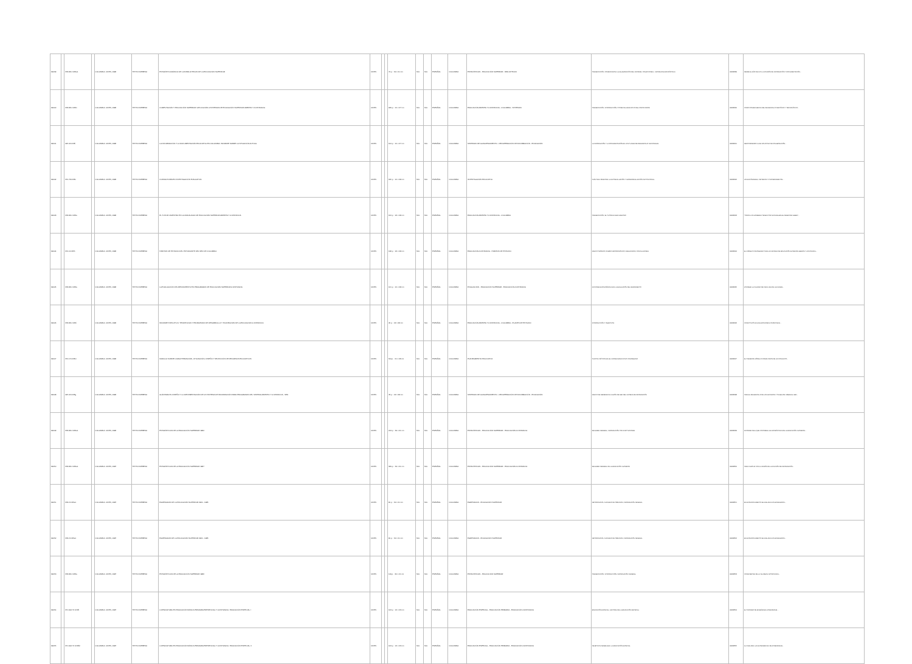| 99139 | | 378.861 IC35e1 | | COLOMBIA. ICFES, 1986 | TEXTO IMPRESO | ESTADÍSTICA BÁSICA DE LAS BIBLIOTECAS DE LA EDUCACIÓN SUPERIOR | ICFES | | | 74 p. : 30 x 21 cm | N/A | N/A | ESPAÑOL | COLOMBIA | ESTADÍSTICAS - EDUCACIÓN SUPERIOR - BIBLIOTECAS | PRESENTACIÓN; COMENTARIOS A LA ELABORACIÓN DEL INFORME; COLECCIONES - SISTEMA DE ESTADÍSTICAS | 0009539 | DESDE EL AÑO DE 1979 LA DIVISIÓN DE INFORMACIÓN Y DOCUMENTACIÓN... |
| 99140 | | 378.861 IC35c | | COLOMBIA. ICFES, 1986 | TEXTO IMPRESO | COMPUTACIÓN Y EDUCACIÓN SUPERIOR: APLICACIÓN A SISTEMAS DE EDUCACIÓN SUPERIOR ABIERTA Y A DISTANCIA | ICFES | | | 189 p. : 21 x 27 cm | N/A | N/A | ESPAÑOL | COLOMBIA | EDUCACIÓN ABIERTA Y A DISTANCIA - COLOMBIA - SISTEMAS | PRESENTACIÓN; INTRODUCCIÓN; POTENCIAL EDUCATIVO DEL COMPUTADOR | 0009540 | COMO CONSECUENCIA DEL DESARROLLO CIENTÍFICO Y TECNOLÓGICO... |
| 99141 | | 025.06 IC35i | | COLOMBIA. ICFES, 1986 | TEXTO IMPRESO | LA INFORMACIÓN Y LA DOCUMENTACIÓN EDUCATIVA EN COLOMBIA. INFORME SOBRE LA SITUACIÓN ACTUAL | ICFES | | | 104 p. : 21 x 27 cm | N/A | N/A | ESPAÑOL | COLOMBIA | SISTEMAS DE ALMACENAMIENTO - RECUPERACIÓN DE INFORMACIÓN - EDUCACIÓN | LA INFORMACIÓN Y LA DOCUMENTACIÓN EN LOS PLANES DE DESARROLLO NACIONALES | 0009541 | RESPONDIENDO A UNA SOLICITUD DE COLABORACIÓN... |
| 99142 | | 370.78 IC35c | | COLOMBIA. ICFES, 1986 | TEXTO IMPRESO | CONSULTORÍA EN INVESTIGACIÓN EVALUATIVA | ICFES | | | 195 p. : 21 x 28 cm | N/A | N/A | ESPAÑOL | COLOMBIA | INVESTIGACIÓN EDUCATIVA | GUÍA PARA ORIENTAR LA AUTOEVALUACIÓN Y HETEROEVALUACIÓN INSTITUCIONAL | 0009542 | LOS ESTÁNDARES, CRITERIOS Y PROCEDIMIENTOS... |
| 99143 | | 378.861 IC35e | | COLOMBIA. ICFES, 1986 | TEXTO IMPRESO | EL TUTOR: MAESTRO EN LA MODALIDAD DE EDUCACIÓN SUPERIOR ABIERTA Y A DISTANCIA | ICFES | | | 164 p. : 22 x 28 cm | N/A | N/A | ESPAÑOL | COLOMBIA | EDUCACIÓN ABIERTA Y A DISTANCIA - COLOMBIA | PRESENTACIÓN; EL TUTOR ES SER MAESTRO | 0009543 | "TODOS LOS HOMBRES TIENEN POR NATURALEZA EL DESEO DE SABER"... |
| 99144 | | 374.4 IC35h | | COLOMBIA. ICFES, 1986 | TEXTO IMPRESO | HÁBITOS DE ESTUDIO DEL ESTUDIANTE DEL SED DE COLOMBIA | ICFES | | | 128 p. : 22 x 28 cm | N/A | N/A | ESPAÑOL | COLOMBIA | EDUCACIÓN A DISTANCIA - HÁBITOS DE ESTUDIO | MARCO TEÓRICO; DISEÑO METODOLÓGICO; RESULTADOS; CONCLUSIONES | 0009544 | EL MODELO COLOMBIANO PARA UN SISTEMA DE EDUCACIÓN SUPERIOR ABIERTA Y A DISTANCIA... |
| 99145 | | 378.861 IC35e | | COLOMBIA. ICFES, 1986 | TEXTO IMPRESO | LA EVALUACIÓN DEL RENDIMIENTO EN PROGRAMAS DE EDUCACIÓN SUPERIOR A DISTANCIA | ICFES | | | 121 p. : 21 x 28 cm | N/A | N/A | ESPAÑOL | COLOMBIA | EVALUACIÓN - EDUCACIÓN SUPERIOR - EDUCACIÓN A DISTANCIA | ACCIONES ESTRATÉGICAS EN LA EVALUACIÓN DEL RENDIMIENTO | 0009545 | APROBAR LA CALIDAD DE CADA UNA DE LAS FASES... |
| 99146 | | 378.861 IC35i | | COLOMBIA. ICFES, 1986 | TEXTO IMPRESO | INFORME EJECUTIVO: TENDENCIAS Y PROBLEMAS DE DESARROLLO Y PLANEACIÓN DE LA EDUCACIÓN A DISTANCIA | ICFES | | | 45 p. : 22 x 28 cm | N/A | N/A | ESPAÑOL | COLOMBIA | EDUCACIÓN ABIERTA Y A DISTANCIA - COLOMBIA - PLANES DE ESTUDIO | INTRODUCCIÓN Y OBJETIVOS | 0009546 | CONSTITUYÓ EN UNA ESTRATEGIA PRIORITARIA... |
| 99147 | | 370.15 IC35m | | COLOMBIA. ICFES, 1986 | TEXTO IMPRESO | MODULO SOBRE CARACTERIZACIÓN, UTILIZACIÓN, DISEÑO Y SELECCIÓN DE RECURSOS EDUCATIVOS | ICFES | | | N/A p. : 21 x 28 cm | N/A | N/A | ESPAÑOL | COLOMBIA | PLANEAMIENTO EDUCATIVO | PUNTOS CRÍTICOS EN EL SISTEMA EDUCATIVO COLOMBIANO | 0009547 | EL PRESENTE MÓDULO FORMA PARTE DE UN CONJUNTO... |
| 99148 | | 025.06 IC35g | | COLOMBIA. ICFES, 1986 | TEXTO IMPRESO | GUÍA PARA EL DISEÑO Y LA IMPLEMENTACIÓN DE UN SISTEMA DE INFORMACIÓN PARA PROGRAMAS DEL SISTEMA ABIERTO Y A DISTANCIA - SED | ICFES | | | 78 p. : 22 x 28 cm | N/A | N/A | ESPAÑOL | COLOMBIA | SISTEMAS DE ALMACENAMIENTO - RECUPERACIÓN DE INFORMACIÓN - EDUCACIÓN | MARCO DE REFERENCIA; RAZÓN DE SER DEL SISTEMA DE INFORMACIÓN | 0009548 | PARA EL DESARROLLO DE LOS ESTUDIOS Y TRABAJOS SOBRE EL SED... |
| 99149 | | 378.861 IC35e1 | | COLOMBIA. ICFES, 1986 | TEXTO IMPRESO | ESTADÍSTICAS DE LA EDUCACIÓN SUPERIOR 1984 | ICFES | | | 213 p. : 30 x 21 cm | N/A | N/A | ESPAÑOL | COLOMBIA | ESTADÍSTICAS - EDUCACIÓN SUPERIOR - EDUCACIÓN A DISTANCIA | RESUMEN GENERAL; INFORMACIÓN POR INSTITUCIONES | 0009549 | INFORME FINAL QUE CONTIENE LAS ESTADÍSTICAS DE LA EDUCACIÓN SUPERIOR... |
| 99150 | | 378.861 IC35e1 | | COLOMBIA. ICFES, 1987 | TEXTO IMPRESO | ESTADÍSTICAS DE LA EDUCACIÓN SUPERIOR 1987 | ICFES | | | 349 p. : 30 x 21 cm | N/A | N/A | ESPAÑOL | COLOMBIA | ESTADÍSTICAS - EDUCACIÓN SUPERIOR - EDUCACIÓN A DISTANCIA | RESUMEN GENERAL DE LA EDUCACIÓN SUPERIOR | 0009550 | PARA CUMPLIR CON LA MISIÓN DE LA DIVISIÓN DE INFORMACIÓN... |
| 99151 | | 378.2 IC35e1 | | COLOMBIA. ICFES, 1987 | TEXTO IMPRESO | EGRESADOS DE LA EDUCACIÓN SUPERIOR 1960 - 1985 | ICFES | | | 81 p. : 30 x 21 cm | N/A | N/A | ESPAÑOL | COLOMBIA | EGRESADOS - EDUCACIÓN SUPERIOR | METODOLOGÍA; GLOSARIO DE TÉRMINOS; INFORMACIÓN GENERAL | 0009551 | EN ESTE DOCUMENTO SE ANALIZAN LOS EGRESADOS... |
| 99152 | | 378.2 IC35e1 | | COLOMBIA. ICFES, 1987 | TEXTO IMPRESO | EGRESADOS DE LA EDUCACIÓN SUPERIOR 1960 - 1985 | ICFES | | | 81 p. : 30 x 21 cm | N/A | N/A | ESPAÑOL | COLOMBIA | EGRESADOS - EDUCACIÓN SUPERIOR | METODOLOGÍA; GLOSARIO DE TÉRMINOS; INFORMACIÓN GENERAL | 0009552 | EN ESTE DOCUMENTO SE ANALIZAN LOS EGRESADOS... |
| 99153 | | 378.861 IC35e | | COLOMBIA. ICFES, 1987 | TEXTO IMPRESO | ESTADÍSTICAS DE LA EDUCACIÓN SUPERIOR 1986 | ICFES | | | 119 p. : 30 x 21 cm | N/A | N/A | ESPAÑOL | COLOMBIA | ESTADÍSTICAS - EDUCACIÓN SUPERIOR | PRESENTACIÓN; INTRODUCCIÓN; INFORMACIÓN GENERAL | 0009553 | CONSCIENTES DE LA VALIDEZ E IMPORTANCIA... |
| 99154 | | 371.904 72 IC35l | | COLOMBIA. ICFES, 1987 | TEXTO IMPRESO | LICENCIATURA EN EDUCACIÓN BÁSICA PRIMARIA PRESENCIAL Y A DISTANCIA. EDUCACIÓN ESPECIAL I | ICFES | | | 103 p. : 16 x 23 cm | N/A | N/A | ESPAÑOL | COLOMBIA | EDUCACIÓN ESPECIAL - EDUCACIÓN PRIMARIA - EDUCACIÓN A DISTANCIA | EDUCACIÓN ESPECIAL; HISTORIA DE LA EDUCACIÓN ESPECIAL | 0009554 | EL PROCESO DE ENSEÑANZA-APRENDIZAJE... |
| 99155 | | 371.904 72 IC35l2 | | COLOMBIA. ICFES, 1987 | TEXTO IMPRESO | LICENCIATURA EN EDUCACIÓN BÁSICA PRIMARIA PRESENCIAL Y A DISTANCIA. EDUCACIÓN ESPECIAL II | ICFES | | | 103 p. : 16 x 23 cm | N/A | N/A | ESPAÑOL | COLOMBIA | EDUCACIÓN ESPECIAL - EDUCACIÓN PRIMARIA - EDUCACIÓN A DISTANCIA | OBJETIVOS GENERALES; LA EDUCACIÓN ESPECIAL | 0009555 | AL FINALIZAR LAS EXPERIENCIAS DE APRENDIZAJE... |